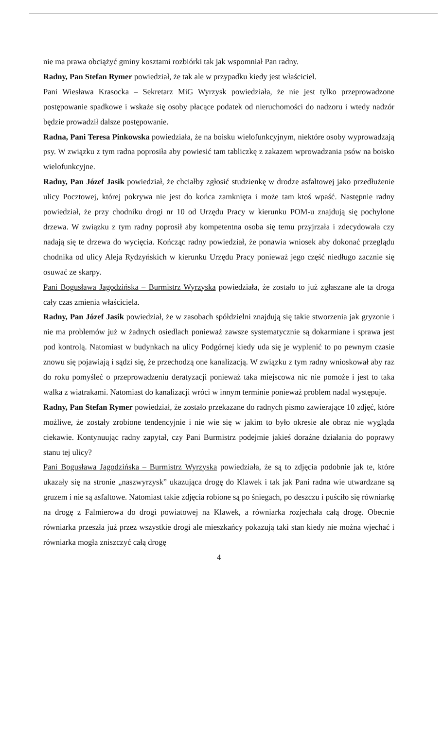nie ma prawa obciążyć gminy kosztami rozbiórki tak jak wspomniał Pan radny.
Radny, Pan Stefan Rymer powiedział, że tak ale w przypadku kiedy jest właściciel.
Pani Wiesława Krasocka – Sekretarz MiG Wyrzysk powiedziała, że nie jest tylko przeprowadzone postępowanie spadkowe i wskaże się osoby płacące podatek od nieruchomości do nadzoru i wtedy nadzór będzie prowadził dalsze postępowanie.
Radna, Pani Teresa Pinkowska powiedziała, że na boisku wielofunkcyjnym, niektóre osoby wyprowadzają psy. W związku z tym radna poprosiła aby powiesić tam tabliczkę z zakazem wprowadzania psów na boisko wielofunkcyjne.
Radny, Pan Józef Jasik powiedział, że chciałby zgłosić studzienkę w drodze asfaltowej jako przedłużenie ulicy Pocztowej, której pokrywa nie jest do końca zamknięta i może tam ktoś wpaść. Następnie radny powiedział, że przy chodniku drogi nr 10 od Urzędu Pracy w kierunku POM-u znajdują się pochylone drzewa. W związku z tym radny poprosił aby kompetentna osoba się temu przyjrzała i zdecydowała czy nadają się te drzewa do wycięcia. Kończąc radny powiedział, że ponawia wniosek aby dokonać przeglądu chodnika od ulicy Aleja Rydzyńskich w kierunku Urzędu Pracy ponieważ jego część niedługo zacznie się osuwać ze skarpy.
Pani Bogusława Jagodzińska – Burmistrz Wyrzyska powiedziała, że zostało to już zgłaszane ale ta droga cały czas zmienia właściciela.
Radny, Pan Józef Jasik powiedział, że w zasobach spółdzielni znajdują się takie stworzenia jak gryzonie i nie ma problemów już w żadnych osiedlach ponieważ zawsze systematycznie są dokarmiane i sprawa jest pod kontrolą. Natomiast w budynkach na ulicy Podgórnej kiedy uda się je wyplenić to po pewnym czasie znowu się pojawiają i sądzi się, że przechodzą one kanalizacją. W związku z tym radny wnioskował aby raz do roku pomyśleć o przeprowadzeniu deratyzacji ponieważ taka miejscowa nic nie pomoże i jest to taka walka z wiatrakami. Natomiast do kanalizacji wróci w innym terminie ponieważ problem nadal występuje.
Radny, Pan Stefan Rymer powiedział, że zostało przekazane do radnych pismo zawierające 10 zdjęć, które możliwe, że zostały zrobione tendencyjnie i nie wie się w jakim to było okresie ale obraz nie wygląda ciekawie. Kontynuując radny zapytał, czy Pani Burmistrz podejmie jakieś doraźne działania do poprawy stanu tej ulicy?
Pani Bogusława Jagodzińska – Burmistrz Wyrzyska powiedziała, że są to zdjęcia podobnie jak te, które ukazały się na stronie „naszwyrzysk” ukazująca drogę do Klawek i tak jak Pani radna wie utwardzane są gruzem i nie są asfaltowe. Natomiast takie zdjęcia robione są po śniegach, po deszczu i puściło się równiarkę na drogę z Falmierowa do drogi powiatowej na Klawek, a równiarka rozjechała całą drogę. Obecnie równiarka przeszła już przez wszystkie drogi ale mieszkańcy pokazują taki stan kiedy nie można wjechać i równiarka mogła zniszczyć całą drogę
4